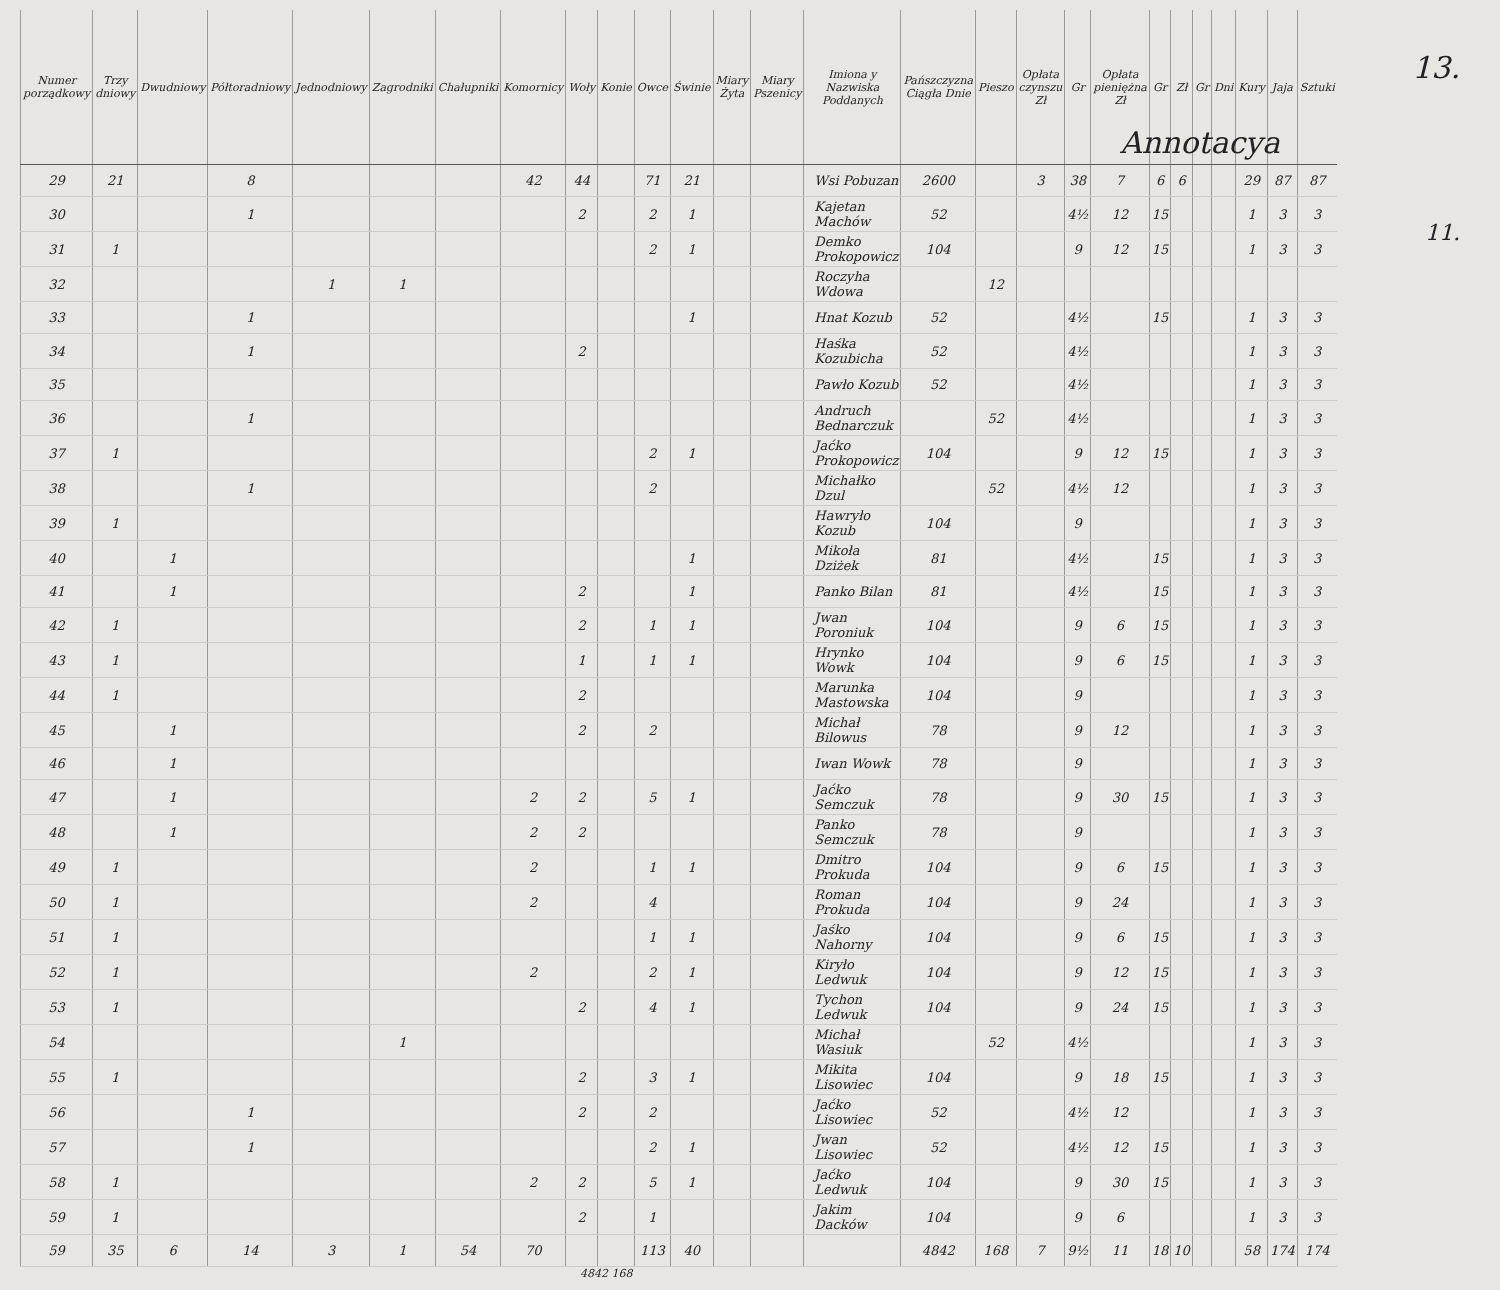| Numer porządkowy | Trzy dniowy | Dwudniowy | Półtoradniowy | Jednodniowy | Zagrodniki | Chałupniki | Komornicy | Woły | Konie | Owce | Świnie | Miary Żyta | Miary Pszenicy | Imiona y Nazwiska Poddanych | Pańszczyzna Ciągła Dnie | Pieszo | Opłata czynszu Zł | Gr | Opłata pieniężna Zł | Gr | Zł | Gr | Dni | Kury | Jaja | Sztuki |
| --- | --- | --- | --- | --- | --- | --- | --- | --- | --- | --- | --- | --- | --- | --- | --- | --- | --- | --- | --- | --- | --- | --- | --- | --- | --- | --- |
| 29 | 21 | | 8 | | | | 42 | 44 | | 71 | 21 | | | Wsi Pobuzan | 2600 | | 3 | 38 | 7 | 6 | 6 | | | 29 | 87 | 87 |
| 30 | | | 1 | | | | | 2 | | 2 | 1 | | | Kajetan Machów | 52 | | | 4½ | 12 | 15 | | | | 1 | 3 | 3 |
| 31 | 1 | | | | | | | | | 2 | 1 | | | Demko Prokopowicz | 104 | | | 9 | 12 | 15 | | | | 1 | 3 | 3 |
| 32 | | | | 1 | 1 | | | | | | | | | Roczyha Wdowa | | 12 | | | | | | | | | | |
| 33 | | | 1 | | | | | | | | 1 | | | Hnat Kozub | 52 | | | 4½ | | 15 | | | | 1 | 3 | 3 |
| 34 | | | 1 | | | | | 2 | | | | | | Haśka Kozubicha | 52 | | | 4½ | | | | | | 1 | 3 | 3 |
| 35 | | | | | | | | | | | | | | Pawło Kozub | 52 | | | 4½ | | | | | | 1 | 3 | 3 |
| 36 | | | 1 | | | | | | | | | | | Andruch Bednarczuk | | 52 | | 4½ | | | | | | 1 | 3 | 3 |
| 37 | 1 | | | | | | | | | 2 | 1 | | | Jaćko Prokopowicz | 104 | | | 9 | 12 | 15 | | | | 1 | 3 | 3 |
| 38 | | | 1 | | | | | | | 2 | | | | Michałko Dzul | | 52 | | 4½ | 12 | | | | | 1 | 3 | 3 |
| 39 | 1 | | | | | | | | | | | | | Hawryło Kozub | 104 | | | 9 | | | | | | 1 | 3 | 3 |
| 40 | | 1 | | | | | | | | | 1 | | | Mikoła Dziżek | 81 | | | 4½ | | 15 | | | | 1 | 3 | 3 |
| 41 | | 1 | | | | | | 2 | | | 1 | | | Panko Bilan | 81 | | | 4½ | | 15 | | | | 1 | 3 | 3 |
| 42 | 1 | | | | | | | 2 | | 1 | 1 | | | Jwan Poroniuk | 104 | | | 9 | 6 | 15 | | | | 1 | 3 | 3 |
| 43 | 1 | | | | | | | 1 | | 1 | 1 | | | Hrynko Wowk | 104 | | | 9 | 6 | 15 | | | | 1 | 3 | 3 |
| 44 | 1 | | | | | | | 2 | | | | | | Marunka Mastowska | 104 | | | 9 | | | | | | 1 | 3 | 3 |
| 45 | | 1 | | | | | | 2 | | 2 | | | | Michał Bilowus | 78 | | | 9 | 12 | | | | | 1 | 3 | 3 |
| 46 | | 1 | | | | | | | | | | | | Iwan Wowk | 78 | | | 9 | | | | | | 1 | 3 | 3 |
| 47 | | 1 | | | | | 2 | 2 | | 5 | 1 | | | Jaćko Semczuk | 78 | | | 9 | 30 | 15 | | | | 1 | 3 | 3 |
| 48 | | 1 | | | | | 2 | 2 | | | | | | Panko Semczuk | 78 | | | 9 | | | | | | 1 | 3 | 3 |
| 49 | 1 | | | | | | 2 | | | 1 | 1 | | | Dmitro Prokuda | 104 | | | 9 | 6 | 15 | | | | 1 | 3 | 3 |
| 50 | 1 | | | | | | 2 | | | 4 | | | | Roman Prokuda | 104 | | | 9 | 24 | | | | | 1 | 3 | 3 |
| 51 | 1 | | | | | | | | | 1 | 1 | | | Jaśko Nahorny | 104 | | | 9 | 6 | 15 | | | | 1 | 3 | 3 |
| 52 | 1 | | | | | | 2 | | | 2 | 1 | | | Kiryło Ledwuk | 104 | | | 9 | 12 | 15 | | | | 1 | 3 | 3 |
| 53 | 1 | | | | | | | 2 | | 4 | 1 | | | Tychon Ledwuk | 104 | | | 9 | 24 | 15 | | | | 1 | 3 | 3 |
| 54 | | | | | 1 | | | | | | | | | Michał Wasiuk | | 52 | | 4½ | | | | | | 1 | 3 | 3 |
| 55 | 1 | | | | | | | 2 | | 3 | 1 | | | Mikita Lisowiec | 104 | | | 9 | 18 | 15 | | | | 1 | 3 | 3 |
| 56 | | | 1 | | | | | 2 | | 2 | | | | Jaćko Lisowiec | 52 | | | 4½ | 12 | | | | | 1 | 3 | 3 |
| 57 | | | 1 | | | | | | | 2 | 1 | | | Jwan Lisowiec | 52 | | | 4½ | 12 | 15 | | | | 1 | 3 | 3 |
| 58 | 1 | | | | | | 2 | 2 | | 5 | 1 | | | Jaćko Ledwuk | 104 | | | 9 | 30 | 15 | | | | 1 | 3 | 3 |
| 59 | 1 | | | | | | | 2 | | 1 | | | | Jakim Dacków | 104 | | | 9 | 6 | | | | | 1 | 3 | 3 |
| 59 | 35 | 6 | 14 | 3 | 1 | 54 | 70 | | | 113 | 40 | | | | 4842 | 168 | 7 | 9½ | 11 | 18 | 10 | | | 58 | 174 | 174 |
4842 168
13.
Annotacya
11.